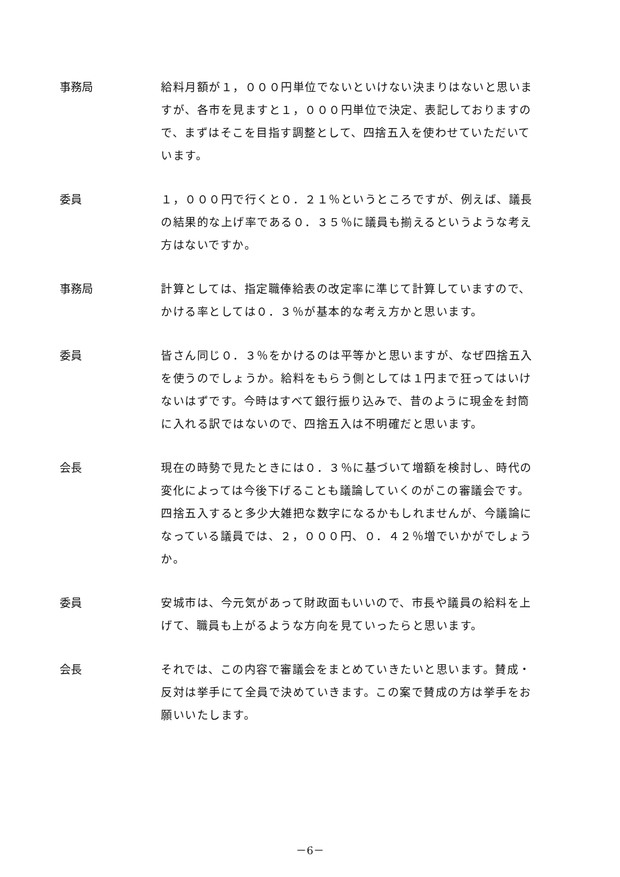事務局 給料月額が１，０００円単位でないといけない決まりはないと思いますが、各市を見ますと１，０００円単位で決定、表記しておりますので、まずはそこを目指す調整として、四捨五入を使わせていただいています。
委員 １，０００円で行くと０．２１％というところですが、例えば、議長の結果的な上げ率である０．３５％に議員も揃えるというような考え方はないですか。
事務局 計算としては、指定職俸給表の改定率に準じて計算していますので、かける率としては０．３％が基本的な考え方かと思います。
委員 皆さん同じ０．３％をかけるのは平等かと思いますが、なぜ四捨五入を使うのでしょうか。給料をもらう側としては１円まで狂ってはいけないはずです。今時はすべて銀行振り込みで、昔のように現金を封筒に入れる訳ではないので、四捨五入は不明確だと思います。
会長 現在の時勢で見たときには０．３％に基づいて増額を検討し、時代の変化によっては今後下げることも議論していくのがこの審議会です。四捨五入すると多少大雑把な数字になるかもしれませんが、今議論になっている議員では、２，０００円、０．４２％増でいかがでしょうか。
委員 安城市は、今元気があって財政面もいいので、市長や議員の給料を上げて、職員も上がるような方向を見ていったらと思います。
会長 それでは、この内容で審議会をまとめていきたいと思います。賛成・反対は挙手にて全員で決めていきます。この案で賛成の方は挙手をお願いいたします。
－6－